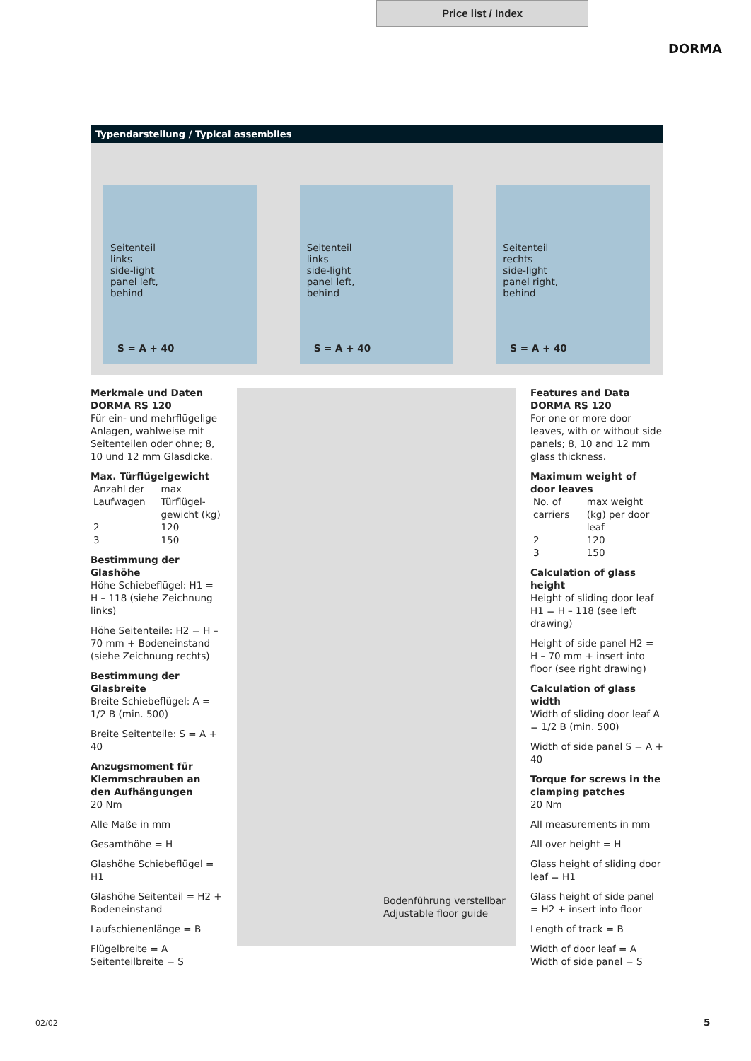Price list / Index
DORMA
Typendarstellung / Typical assemblies
Seitenteil
links
side-light
panel left,
behind
S = A + 40
Seitenteil
links
side-light
panel left,
behind
S = A + 40
Seitenteil
rechts
side-light
panel right,
behind
S = A + 40
Merkmale und Daten
DORMA RS 120
Für ein- und mehrflügelige Anlagen, wahlweise mit Seitenteilen oder ohne; 8, 10 und 12 mm Glasdicke.
Max. Türflügelgewicht
| Anzahl der Laufwagen | max Türflügel-gewicht (kg) |
| --- | --- |
| 2 3 | 120 150 |
Bestimmung der Glashöhe
Höhe Schiebeflügel: H1 = H – 118 (siehe Zeichnung links)
Höhe Seitenteile: H2 = H – 70 mm + Bodeneinstand (siehe Zeichnung rechts)
Bestimmung der Glasbreite
Breite Schiebeflügel: A = 1/2 B (min. 500)
Breite Seitenteile: S = A + 40
Anzugsmoment für Klemmschrauben an den Aufhängungen
20 Nm
Alle Maße in mm
Gesamthöhe = H
Glashöhe Schiebeflügel = H1
Glashöhe Seitenteil = H2 + Bodeneinstand
Laufschienenlänge = B
Flügelbreite = A
Seitenteilbreite = S
Bodenführung verstellbar
Adjustable floor guide
Features and Data
DORMA RS 120
For one or more door leaves, with or without side panels; 8, 10 and 12 mm glass thickness.
Maximum weight of door leaves
| No. of carriers | max weight (kg) per door leaf |
| --- | --- |
| 2 3 | 120 150 |
Calculation of glass height
Height of sliding door leaf H1 = H – 118 (see left drawing)
Height of side panel H2 = H – 70 mm + insert into floor (see right drawing)
Calculation of glass width
Width of sliding door leaf A = 1/2 B (min. 500)
Width of side panel S = A + 40
Torque for screws in the clamping patches
20 Nm
All measurements in mm
All over height = H
Glass height of sliding door leaf = H1
Glass height of side panel = H2 + insert into floor
Length of track = B
Width of door leaf = A
Width of side panel = S
02/02 5